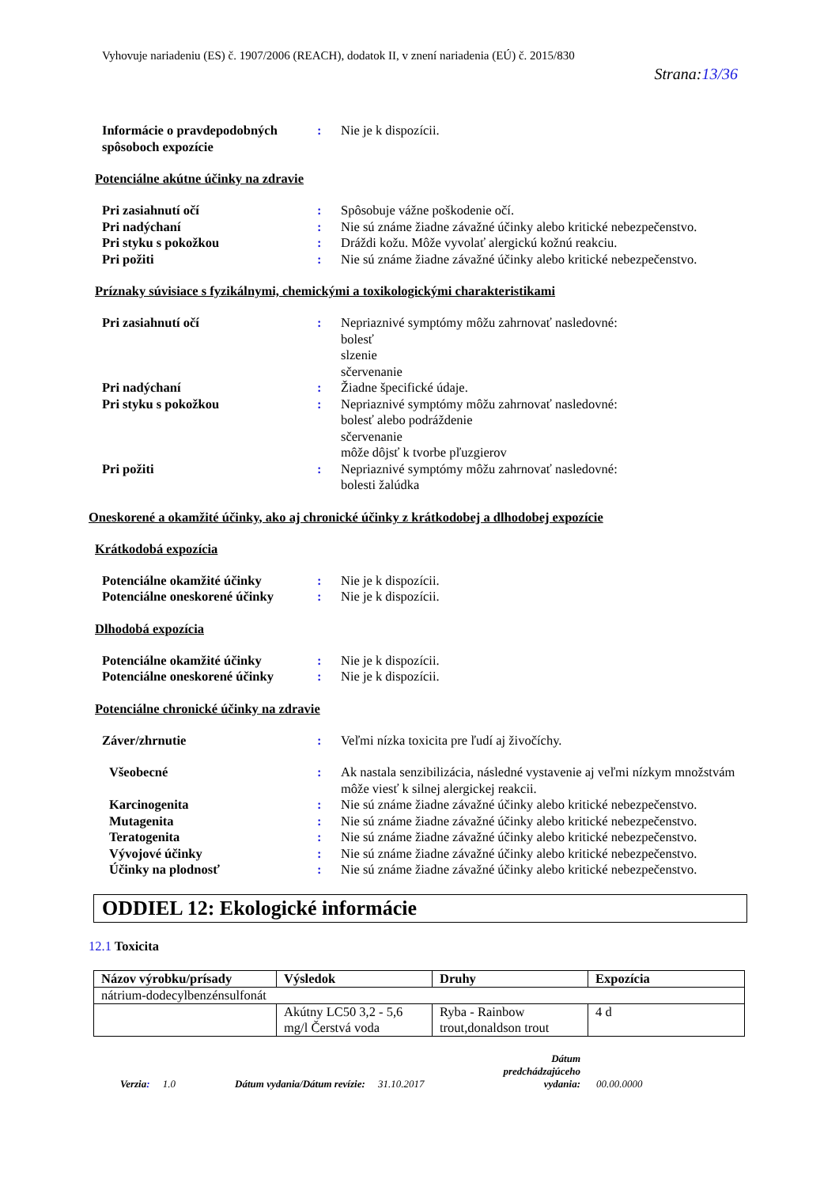Vyhovuje nariadeniu (ES) č. 1907/2006 (REACH), dodatok II, v znení nariadenia (EÚ) č. 2015/830
Strana:13/36
Informácie o pravdepodobných spôsoboch expozície
: Nie je k dispozícii.
Potenciálne akútne účinky na zdravie
Pri zasiahnutí očí : Spôsobuje vážne poškodenie očí.
Pri nadýchaní : Nie sú známe žiadne závažné účinky alebo kritické nebezpečenstvo.
Pri styku s pokožkou : Dráždi kožu. Môže vyvolať alergickú kožnú reakciu.
Pri požiti : Nie sú známe žiadne závažné účinky alebo kritické nebezpečenstvo.
Príznaky súvisiace s fyzikálnymi, chemickými a toxikologickými charakteristikami
Pri zasiahnutí očí : Nepriaznivé symptómy môžu zahrnovať nasledovné:
bolesť
slzenie
sčervenanie
Pri nadýchaní : Žiadne špecifické údaje.
Pri styku s pokožkou : Nepriaznivé symptómy môžu zahrnovať nasledovné:
bolesť alebo podráždenie
sčervenanie
môže dôjsť k tvorbe pľuzgierov
Pri požiti : Nepriaznivé symptómy môžu zahrnovať nasledovné:
bolesti žalúdka
Oneskorené a okamžité účinky, ako aj chronické účinky z krátkodobej a dlhodobej expozície
Krátkodobá expozícia
Potenciálne okamžité účinky : Nie je k dispozícii.
Potenciálne oneskorené účinky
: Nie je k dispozícii.
Dlhodobá expozícia
Potenciálne okamžité účinky : Nie je k dispozícii.
Potenciálne oneskorené účinky
: Nie je k dispozícii.
Potenciálne chronické účinky na zdravie
Záver/zhrnutie : Veľmi nízka toxicita pre ľudí aj živočíchy.
Všeobecné : Ak nastala senzibilizácia, následné vystavenie aj veľmi nízkym množstvám môže viesť k silnej alergickej reakcii.
Karcinogenita : Nie sú známe žiadne závažné účinky alebo kritické nebezpečenstvo.
Mutagenita : Nie sú známe žiadne závažné účinky alebo kritické nebezpečenstvo.
Teratogenita : Nie sú známe žiadne závažné účinky alebo kritické nebezpečenstvo.
Vývojové účinky : Nie sú známe žiadne závažné účinky alebo kritické nebezpečenstvo.
Účinky na plodnosť : Nie sú známe žiadne závažné účinky alebo kritické nebezpečenstvo.
ODDIEL 12: Ekologické informácie
12.1 Toxicita
| Názov výrobku/prísady | Výsledok | Druhy | Expozícia |
| --- | --- | --- | --- |
| nátrium-dodecylbenzénsulfonát | | | |
| | Akútny LC50 3,2 - 5,6 mg/l Čerstvá voda | Ryba - Rainbow trout,donaldson trout | 4 d |
Verzia: 1.0 Dátum vydania/Dátum revízie: 31.10.2017 Dátum
predchádzajúceho
vydania: 00.00.0000